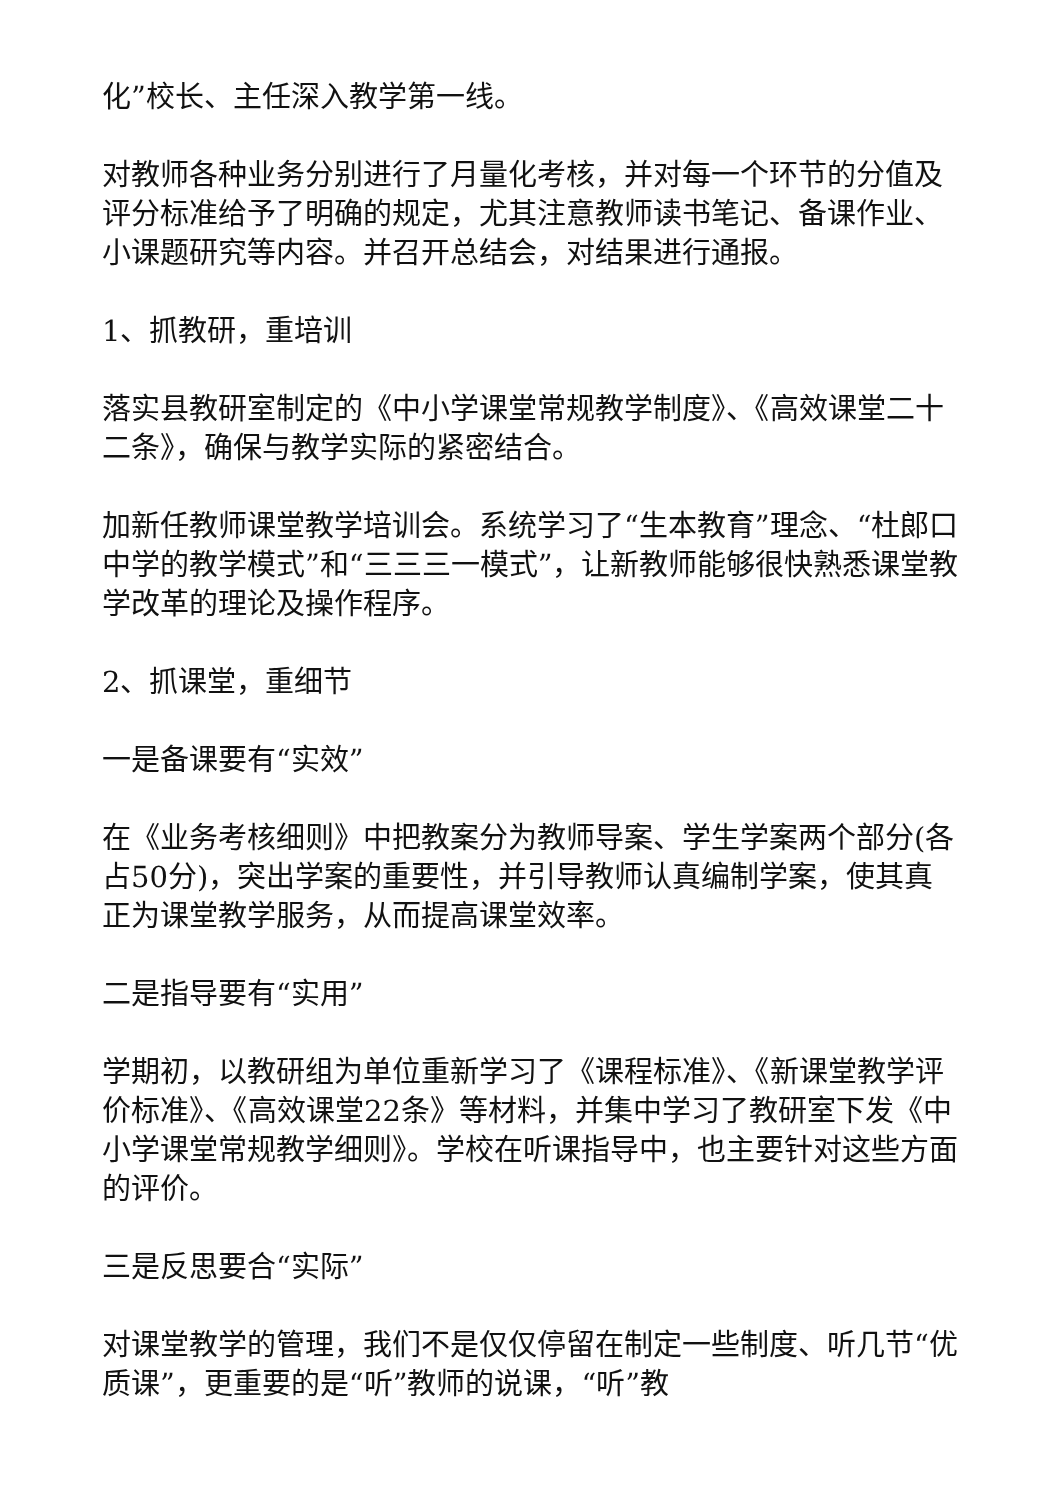化”校长、主任深入教学第一线。
对教师各种业务分别进行了月量化考核，并对每一个环节的分值及评分标准给予了明确的规定，尤其注意教师读书笔记、备课作业、小课题研究等内容。并召开总结会，对结果进行通报。
1、抓教研，重培训
落实县教研室制定的《中小学课堂常规教学制度》、《高效课堂二十二条》，确保与教学实际的紧密结合。
加新任教师课堂教学培训会。系统学习了“生本教育”理念、“杜郎口中学的教学模式”和“三三三一模式”，让新教师能够很快熟悉课堂教学改革的理论及操作程序。
2、抓课堂，重细节
一是备课要有“实效”
在《业务考核细则》中把教案分为教师导案、学生学案两个部分(各占50分)，突出学案的重要性，并引导教师认真编制学案，使其真正为课堂教学服务，从而提高课堂效率。
二是指导要有“实用”
学期初，以教研组为单位重新学习了《课程标准》、《新课堂教学评价标准》、《高效课堂22条》等材料，并集中学习了教研室下发《中小学课堂常规教学细则》。学校在听课指导中，也主要针对这些方面的评价。
三是反思要合“实际”
对课堂教学的管理，我们不是仅仅停留在制定一些制度、听几节“优质课”，更重要的是“听”教师的说课，“听”教